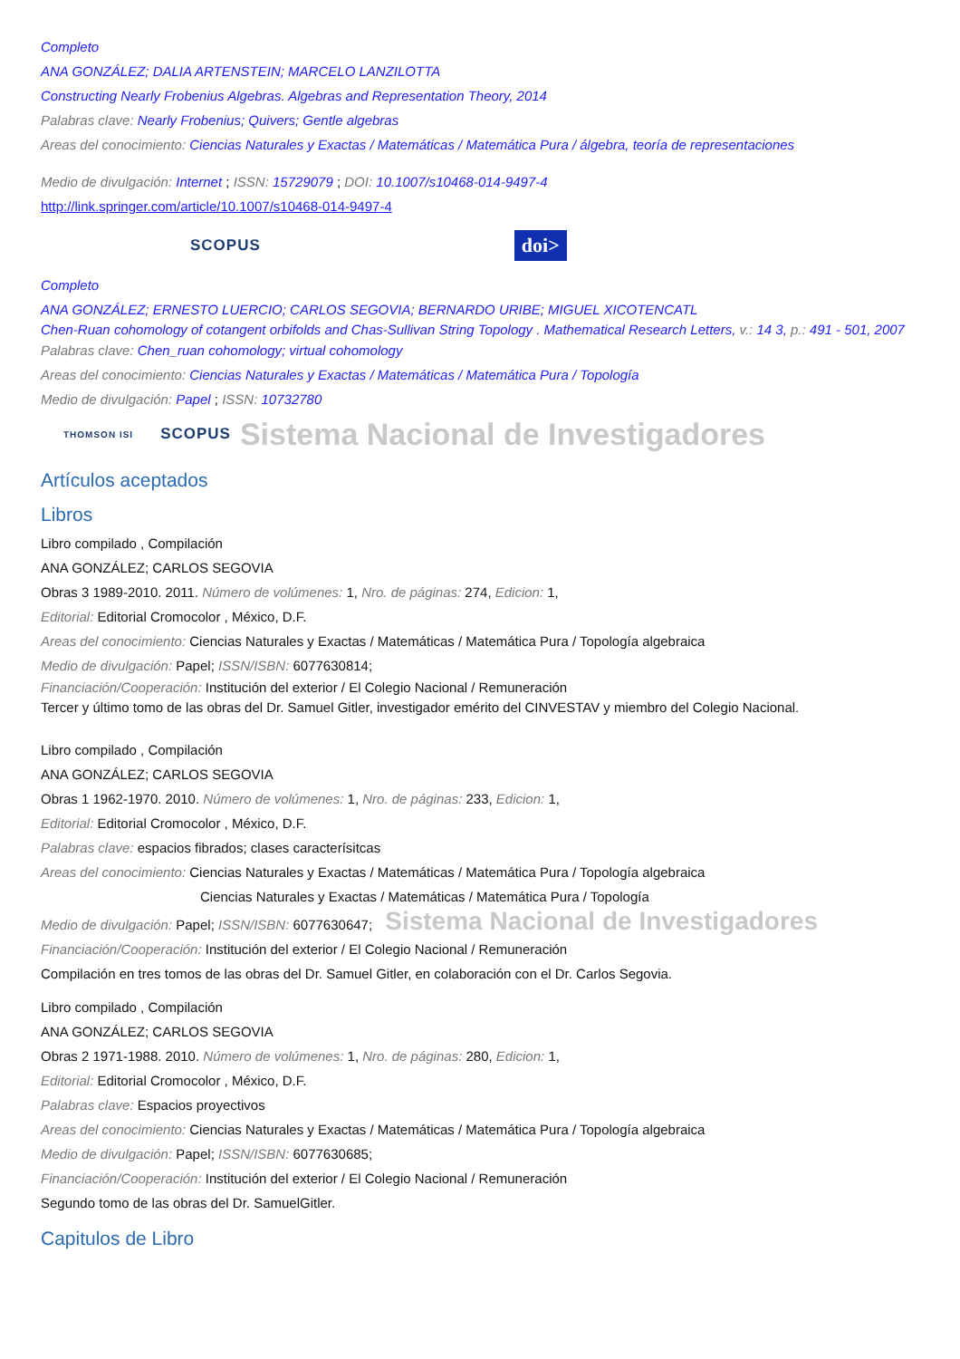Completo
ANA GONZÁLEZ; DALIA ARTENSTEIN; MARCELO LANZILOTTA
Constructing Nearly Frobenius Algebras. Algebras and Representation Theory, 2014
Palabras clave: Nearly Frobenius; Quivers; Gentle algebras
Areas del conocimiento: Ciencias Naturales y Exactas / Matemáticas / Matemática Pura / álgebra, teoría de representaciones
Medio de divulgación: Internet ; ISSN: 15729079 ; DOI: 10.1007/s10468-014-9497-4
http://link.springer.com/article/10.1007/s10468-014-9497-4
SCOPUS doi>
Completo
ANA GONZÁLEZ; ERNESTO LUERCIO; CARLOS SEGOVIA; BERNARDO URIBE; MIGUEL XICOTENCATL
Chen-Ruan cohomology of cotangent orbifolds and Chas-Sullivan String Topology . Mathematical Research Letters, v.: 14 3, p.: 491 - 501, 2007
Palabras clave: Chen_ruan cohomology; virtual cohomology
Areas del conocimiento: Ciencias Naturales y Exactas / Matemáticas / Matemática Pura / Topología
Medio de divulgación: Papel ; ISSN: 10732780
THOMSON ISI SCOPUS Sistema Nacional de Investigadores
Artículos aceptados
Libros
Libro compilado , Compilación
ANA GONZÁLEZ; CARLOS SEGOVIA
Obras 3 1989-2010. 2011. Número de volúmenes: 1, Nro. de páginas: 274, Edicion: 1,
Editorial: Editorial Cromocolor , México, D.F.
Areas del conocimiento: Ciencias Naturales y Exactas / Matemáticas / Matemática Pura / Topología algebraica
Medio de divulgación: Papel; ISSN/ISBN: 6077630814;
Financiación/Cooperación: Institución del exterior / El Colegio Nacional / Remuneración
Tercer y último tomo de las obras del Dr. Samuel Gitler, investigador emérito del CINVESTAV y miembro del Colegio Nacional.
Libro compilado , Compilación
ANA GONZÁLEZ; CARLOS SEGOVIA
Obras 1 1962-1970. 2010. Número de volúmenes: 1, Nro. de páginas: 233, Edicion: 1,
Editorial: Editorial Cromocolor , México, D.F.
Palabras clave: espacios fibrados; clases caracterísitcas
Areas del conocimiento: Ciencias Naturales y Exactas / Matemáticas / Matemática Pura / Topología algebraica
Ciencias Naturales y Exactas / Matemáticas / Matemática Pura / Topología
Medio de divulgación: Papel; ISSN/ISBN: 6077630647; Sistema Nacional de Investigadores
Financiación/Cooperación: Institución del exterior / El Colegio Nacional / Remuneración
Compilación en tres tomos de las obras del Dr. Samuel Gitler, en colaboración con el Dr. Carlos Segovia.
Libro compilado , Compilación
ANA GONZÁLEZ; CARLOS SEGOVIA
Obras 2 1971-1988. 2010. Número de volúmenes: 1, Nro. de páginas: 280, Edicion: 1,
Editorial: Editorial Cromocolor , México, D.F.
Palabras clave: Espacios proyectivos
Areas del conocimiento: Ciencias Naturales y Exactas / Matemáticas / Matemática Pura / Topología algebraica
Medio de divulgación: Papel; ISSN/ISBN: 6077630685;
Financiación/Cooperación: Institución del exterior / El Colegio Nacional / Remuneración
Segundo tomo de las obras del Dr. SamuelGitler.
Capitulos de Libro